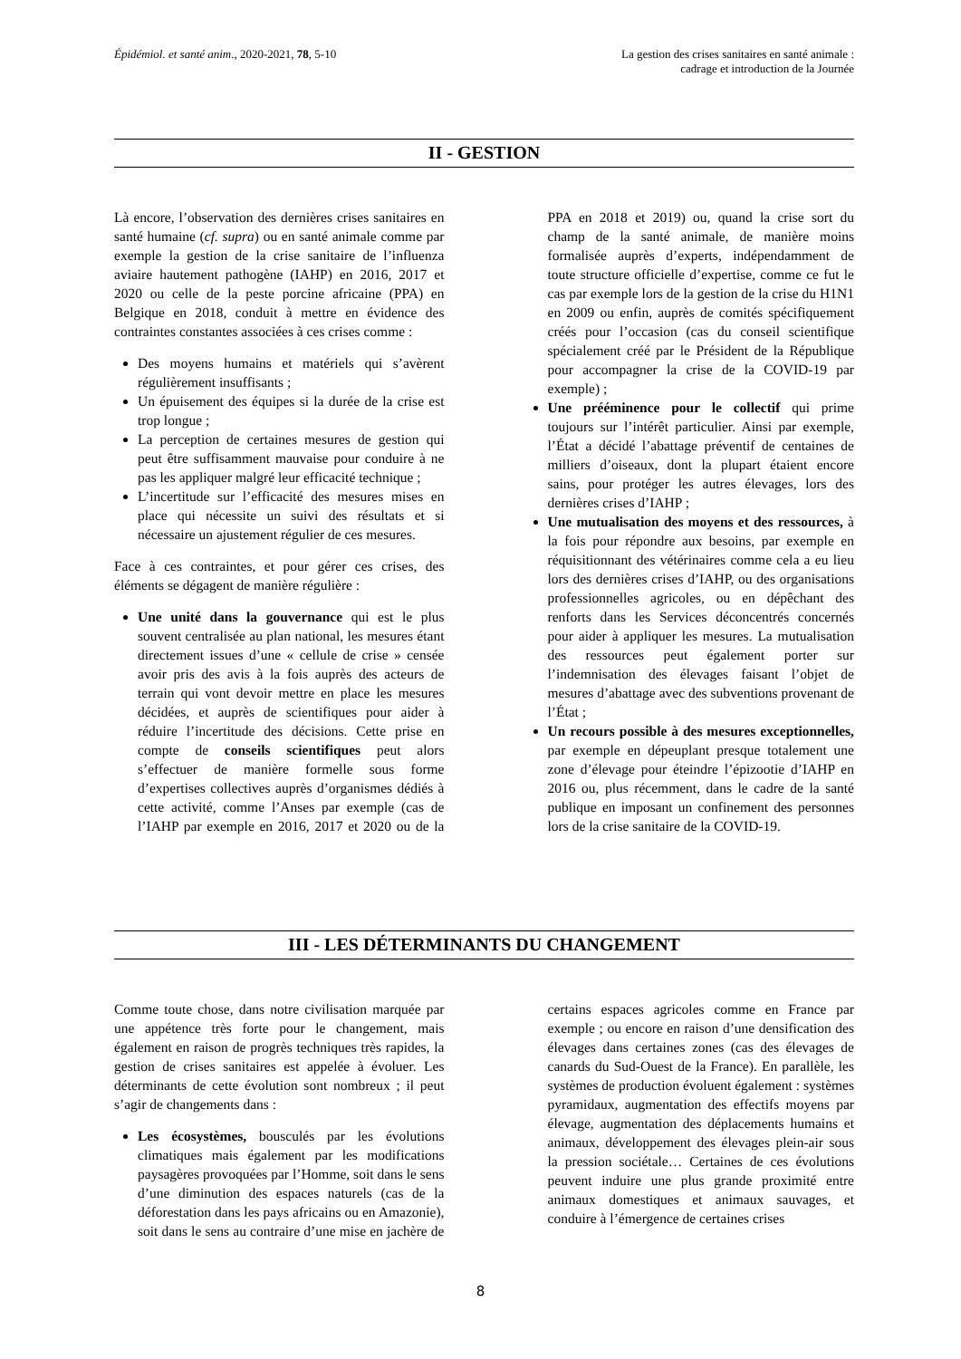Épidémiol. et santé anim., 2020-2021, 78, 5-10
La gestion des crises sanitaires en santé animale :
cadrage et introduction de la Journée
II - GESTION
Là encore, l’observation des dernières crises sanitaires en santé humaine (cf. supra) ou en santé animale comme par exemple la gestion de la crise sanitaire de l’influenza aviaire hautement pathogène (IAHP) en 2016, 2017 et 2020 ou celle de la peste porcine africaine (PPA) en Belgique en 2018, conduit à mettre en évidence des contraintes constantes associées à ces crises comme :
Des moyens humains et matériels qui s’avèrent régulièrement insuffisants ;
Un épuisement des équipes si la durée de la crise est trop longue ;
La perception de certaines mesures de gestion qui peut être suffisamment mauvaise pour conduire à ne pas les appliquer malgré leur efficacité technique ;
L’incertitude sur l’efficacité des mesures mises en place qui nécessite un suivi des résultats et si nécessaire un ajustement régulier de ces mesures.
Face à ces contraintes, et pour gérer ces crises, des éléments se dégagent de manière régulière :
Une unité dans la gouvernance qui est le plus souvent centralisée au plan national, les mesures étant directement issues d’une « cellule de crise » censée avoir pris des avis à la fois auprès des acteurs de terrain qui vont devoir mettre en place les mesures décidées, et auprès de scientifiques pour aider à réduire l’incertitude des décisions. Cette prise en compte de conseils scientifiques peut alors s’effectuer de manière formelle sous forme d’expertises collectives auprès d’organismes dédiés à cette activité, comme l’Anses par exemple (cas de l’IAHP par exemple en 2016, 2017 et 2020 ou de la PPA en 2018 et 2019) ou, quand la crise sort du champ de la santé animale, de manière moins formalisée auprès d’experts, indépendamment de toute structure officielle d’expertise, comme ce fut le cas par exemple lors de la gestion de la crise du H1N1 en 2009 ou enfin, auprès de comités spécifiquement créés pour l’occasion (cas du conseil scientifique spécialement créé par le Président de la République pour accompagner la crise de la COVID-19 par exemple) ;
Une prééminence pour le collectif qui prime toujours sur l’intérêt particulier. Ainsi par exemple, l’État a décidé l’abattage préventif de centaines de milliers d’oiseaux, dont la plupart étaient encore sains, pour protéger les autres élevages, lors des dernières crises d’IAHP ;
Une mutualisation des moyens et des ressources, à la fois pour répondre aux besoins, par exemple en réquisitionnant des vétérinaires comme cela a eu lieu lors des dernières crises d’IAHP, ou des organisations professionnelles agricoles, ou en dépêchant des renforts dans les Services déconcentrés concernés pour aider à appliquer les mesures. La mutualisation des ressources peut également porter sur l’indemnisation des élevages faisant l’objet de mesures d’abattage avec des subventions provenant de l’État ;
Un recours possible à des mesures exceptionnelles, par exemple en dépeuplant presque totalement une zone d’élevage pour éteindre l’épizootie d’IAHP en 2016 ou, plus récemment, dans le cadre de la santé publique en imposant un confinement des personnes lors de la crise sanitaire de la COVID-19.
III - LES DÉTERMINANTS DU CHANGEMENT
Comme toute chose, dans notre civilisation marquée par une appétence très forte pour le changement, mais également en raison de progrès techniques très rapides, la gestion de crises sanitaires est appelée à évoluer. Les déterminants de cette évolution sont nombreux ; il peut s’agir de changements dans :
Les écosystèmes, bousculés par les évolutions climatiques mais également par les modifications paysagères provoquées par l’Homme, soit dans le sens d’une diminution des espaces naturels (cas de la déforestation dans les pays africains ou en Amazonie), soit dans le sens au contraire d’une mise en jachère de certains espaces agricoles comme en France par exemple ; ou encore en raison d’une densification des élevages dans certaines zones (cas des élevages de canards du Sud-Ouest de la France). En parallèle, les systèmes de production évoluent également : systèmes pyramidaux, augmentation des effectifs moyens par élevage, augmentation des déplacements humains et animaux, développement des élevages plein-air sous la pression sociétale… Certaines de ces évolutions peuvent induire une plus grande proximité entre animaux domestiques et animaux sauvages, et conduire à l’émergence de certaines crises
8